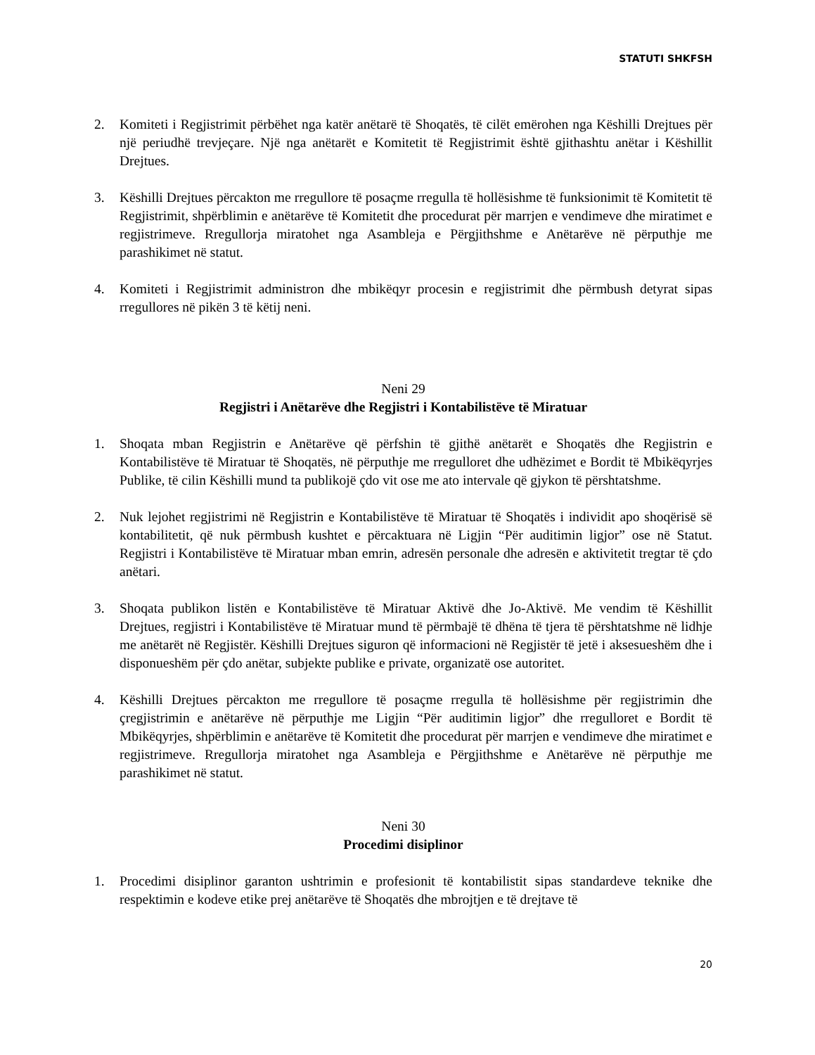STATUTI SHKFSH
2. Komiteti i Regjistrimit përbëhet nga katër anëtarë të Shoqatës, të cilët emërohen nga Këshilli Drejtues për një periudhë trevjeçare. Një nga anëtarët e Komitetit të Regjistrimit është gjithashtu anëtar i Këshillit Drejtues.
3. Këshilli Drejtues përcakton me rregullore të posaçme rregulla të hollësishme të funksionimit të Komitetit të Regjistrimit, shpërblimin e anëtarëve të Komitetit dhe procedurat për marrjen e vendimeve dhe miratimet e regjistrimeve. Rregullorja miratohet nga Asambleja e Përgjithshme e Anëtarëve në përputhje me parashikimet në statut.
4. Komiteti i Regjistrimit administron dhe mbikëqyr procesin e regjistrimit dhe përmbush detyrat sipas rregullores në pikën 3 të këtij neni.
Neni 29
Regjistri i Anëtarëve dhe Regjistri i Kontabilistëve të Miratuar
1. Shoqata mban Regjistrin e Anëtarëve që përfshin të gjithë anëtarët e Shoqatës dhe Regjistrin e Kontabilistëve të Miratuar të Shoqatës, në përputhje me rregulloret dhe udhëzimet e Bordit të Mbikëqyrjes Publike, të cilin Këshilli mund ta publikojë çdo vit ose me ato intervale që gjykon të përshtatshme.
2. Nuk lejohet regjistrimi në Regjistrin e Kontabilistëve të Miratuar të Shoqatës i individit apo shoqërisë së kontabilitetit, që nuk përmbush kushtet e përcaktuara në Ligjin “Për auditimin ligjor” ose në Statut. Regjistri i Kontabilistëve të Miratuar mban emrin, adresën personale dhe adresën e aktivitetit tregtar të çdo anëtari.
3. Shoqata publikon listën e Kontabilistëve të Miratuar Aktivë dhe Jo-Aktivë. Me vendim të Këshillit Drejtues, regjistri i Kontabilistëve të Miratuar mund të përmbajë të dhëna të tjera të përshtatshme në lidhje me anëtarët në Regjistër. Këshilli Drejtues siguron që informacioni në Regjistër të jetë i aksesueshëm dhe i disponueshëm për çdo anëtar, subjekte publike e private, organizatë ose autoritet.
4. Këshilli Drejtues përcakton me rregullore të posaçme rregulla të hollësishme për regjistrimin dhe çregjistrimin e anëtarëve në përputhje me Ligjin “Për auditimin ligjor” dhe rregulloret e Bordit të Mbikëqyrjes, shpërblimin e anëtarëve të Komitetit dhe procedurat për marrjen e vendimeve dhe miratimet e regjistrimeve. Rregullorja miratohet nga Asambleja e Përgjithshme e Anëtarëve në përputhje me parashikimet në statut.
Neni 30
Procedimi disiplinor
1. Procedimi disiplinor garanton ushtrimin e profesionit të kontabilistit sipas standardeve teknike dhe respektimin e kodeve etike prej anëtarëve të Shoqatës dhe mbrojtjen e të drejtave të
20